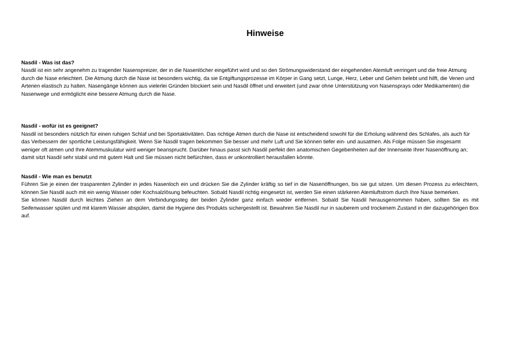Hinweise
Nasdil - Was ist das?
Nasdil ist ein sehr angenehm zu tragender Nasenspreizer, der in die Nasenlöcher eingeführt wird und so den Strömungswiderstand der eingehenden Atemluft verringert und die freie Atmung durch die Nase erleichtert. Die Atmung durch die Nase ist besonders wichtig, da sie Entgiftungsprozesse im Körper in Gang setzt, Lunge, Herz, Leber und Gehirn belebt und hilft, die Venen und Arterien elastisch zu halten. Nasengänge können aus vielerlei Gründen blockiert sein und Nasdil öffnet und erweitert (und zwar ohne Unterstützung von Nasensprays oder Medikamenten) die Nasenwege und ermöglicht eine bessere Atmung durch die Nase.
Nasdil - wofür ist es geeignet?
Nasdil ist besonders nützlich für einen ruhigen Schlaf und bei Sportaktivitäten. Das richtige Atmen durch die Nase ist entscheidend sowohl für die Erholung während des Schlafes, als auch für das Verbessern der sportliche Leistungsfähigkeit. Wenn Sie Nasdil tragen bekommen Sie besser und mehr Luft und Sie können tiefer ein- und ausatmen. Als Folge müssen Sie insgesamt weniger oft atmen und Ihre Atemmuskulatur wird weniger beansprucht. Darüber hinaus passt sich Nasdil perfekt den anatomischen Gegebenheiten auf der Innenseite Ihrer Nasenöffnung an; damit sitzt Nasdil sehr stabil und mit gutem Halt und Sie müssen nicht befürchten, dass er unkontrolliert herausfallen könnte.
Nasdil - Wie man es benutzt
Führen Sie je einen der trasparenten Zylinder in jedes Nasenloch ein und drücken Sie die Zylinder kräftig so tief in die Nasenöffnungen, bis sie gut sitzen. Um diesen Prozess zu erleichtern, können Sie Nasdil auch mit ein wenig Wasser oder Kochsalzlösung befeuchten. Sobald Nasdil richtig eingesetzt ist, werden Sie einen stärkeren Atemluftstrom durch Ihre Nase bemerken.
Sie können Nasdil durch leichtes Ziehen an dem Verbindungssteg der beiden Zylinder ganz einfach wieder entfernen. Sobald Sie Nasdil herausgenommen haben, sollten Sie es mit Seifenwasser spülen und mit klarem Wasser abspülen, damit die Hygiene des Produkts sichergestellt ist. Bewahren Sie Nasdil nur in sauberem und trockenem Zustand in der dazugehörigen Box auf.